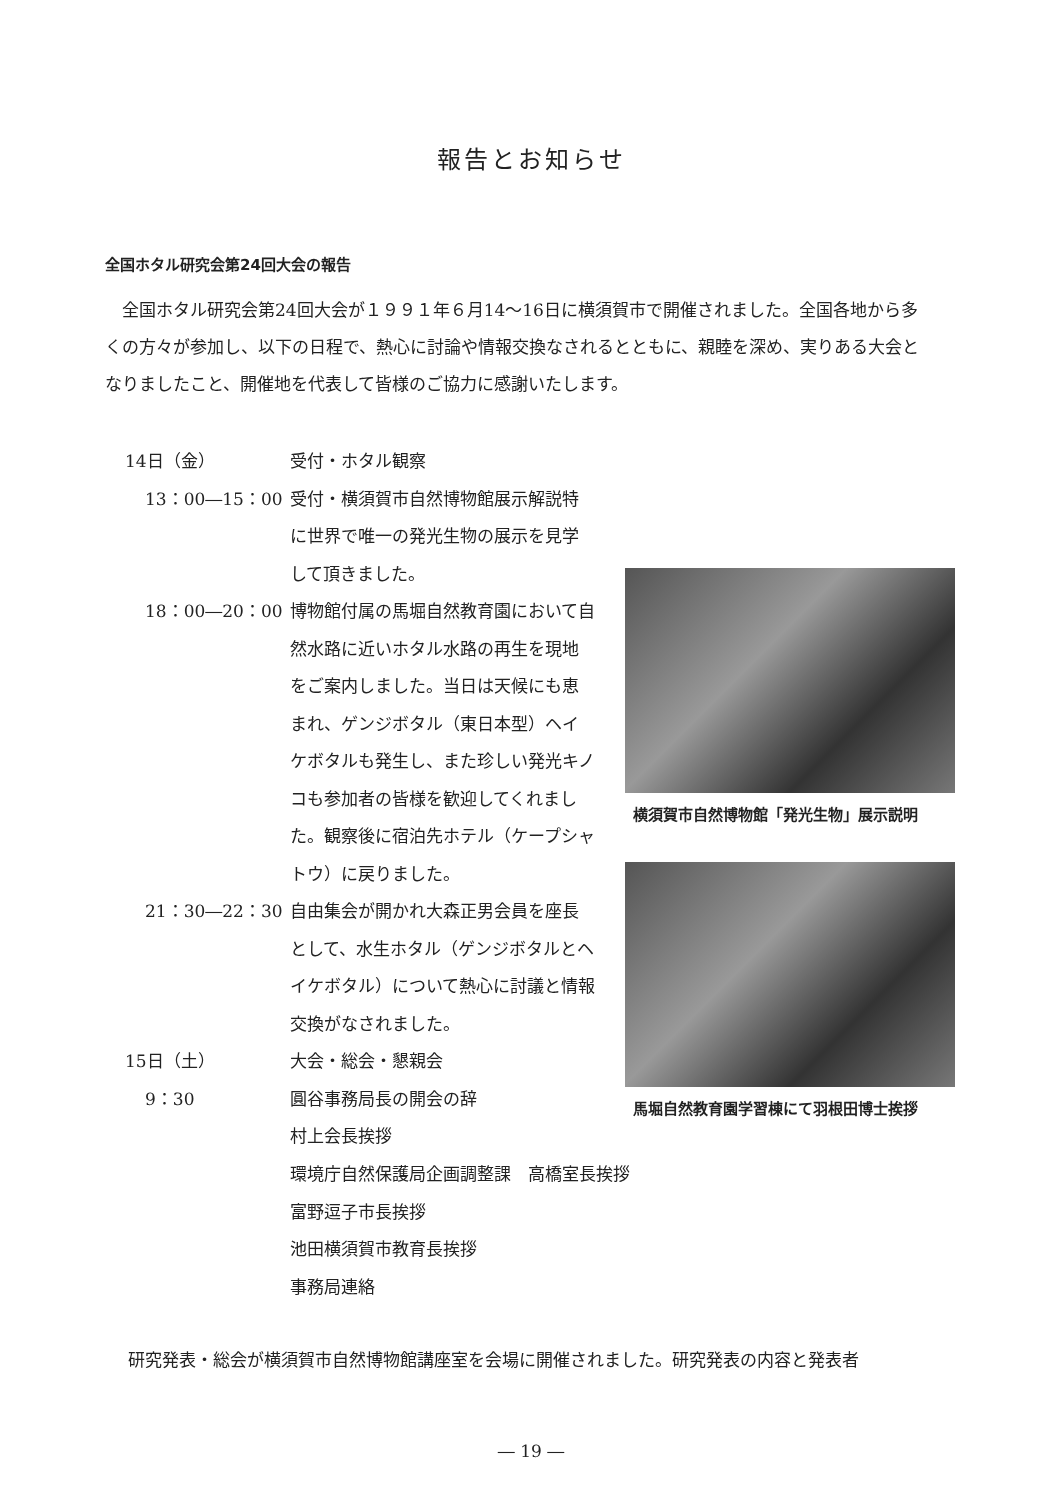報告とお知らせ
全国ホタル研究会第24回大会の報告
全国ホタル研究会第24回大会が１９９１年６月14～16日に横須賀市で開催されました。全国各地から多くの方々が参加し、以下の日程で、熱心に討論や情報交換なされるとともに、親睦を深め、実りある大会となりましたこと、開催地を代表して皆様のご協力に感謝いたします。
14日（金） 受付・ホタル観察
13：00―15：00 受付・横須賀市自然博物館展示解説特に世界で唯一の発光生物の展示を見学して頂きました。
18：00―20：00 博物館付属の馬堀自然教育園において自然水路に近いホタル水路の再生を現地をご案内しました。当日は天候にも恵まれ、ゲンジボタル（東日本型）ヘイケボタルも発生し、また珍しい発光キノコも参加者の皆様を歓迎してくれました。観察後に宿泊先ホテル（ケープシャトウ）に戻りました。
21：30―22：30 自由集会が開かれ大森正男会員を座長として、水生ホタル（ゲンジボタルとヘイケボタル）について熱心に討議と情報交換がなされました。
15日（土） 大会・総会・懇親会
9：30 圓谷事務局長の開会の辞
村上会長挨拶
横須賀市自然博物館「発光生物」展示説明
馬堀自然教育園学習棟にて羽根田博士挨拶
環境庁自然保護局企画調整課　高橋室長挨拶
富野逗子市長挨拶
池田横須賀市教育長挨拶
事務局連絡
研究発表・総会が横須賀市自然博物館講座室を会場に開催されました。研究発表の内容と発表者
― 19 ―